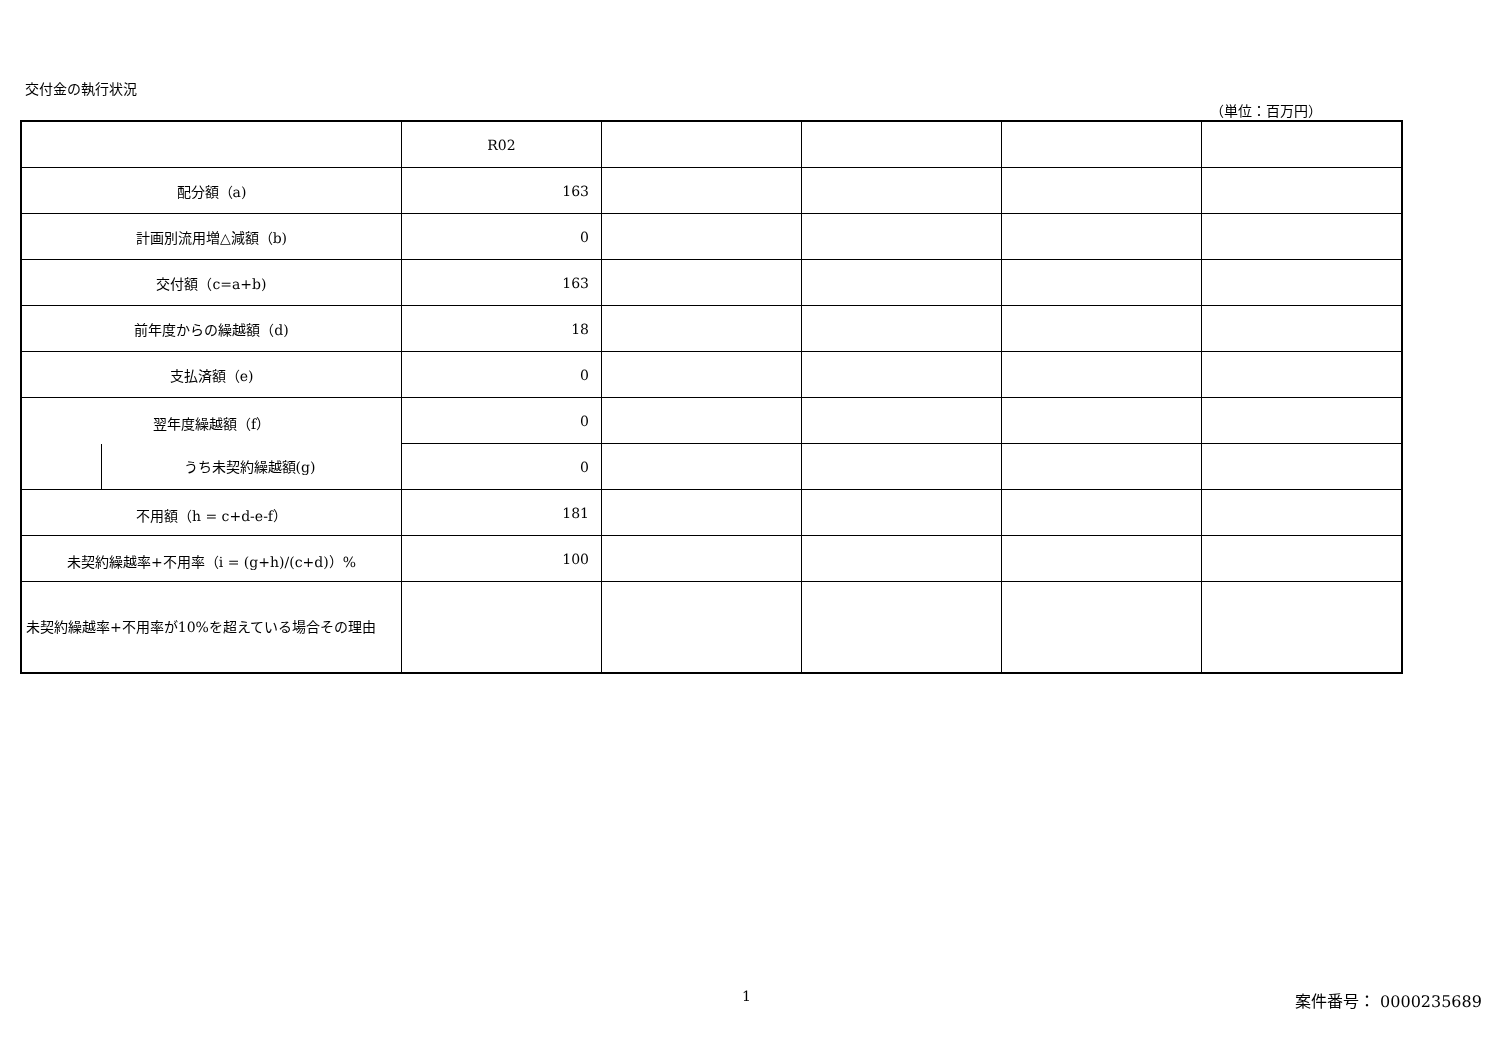交付金の執行状況
（単位：百万円）
| | R02 | | | | |
| 配分額（a) | 163 | | | | |
| 計画別流用増△減額（b) | 0 | | | | |
| 交付額（c=a+b) | 163 | | | | |
| 前年度からの繰越額（d) | 18 | | | | |
| 支払済額（e) | 0 | | | | |
| 翌年度繰越額（f） | 0 | | | | |
| うち未契約繰越額(g) | 0 | | | | |
| 不用額（h = c+d-e-f） | 181 | | | | |
| 未契約繰越率+不用率（i = (g+h)/(c+d)）% | 100 | | | | |
| 未契約繰越率+不用率が10%を超えている場合その理由 | | | | | |
1 案件番号： 0000235689